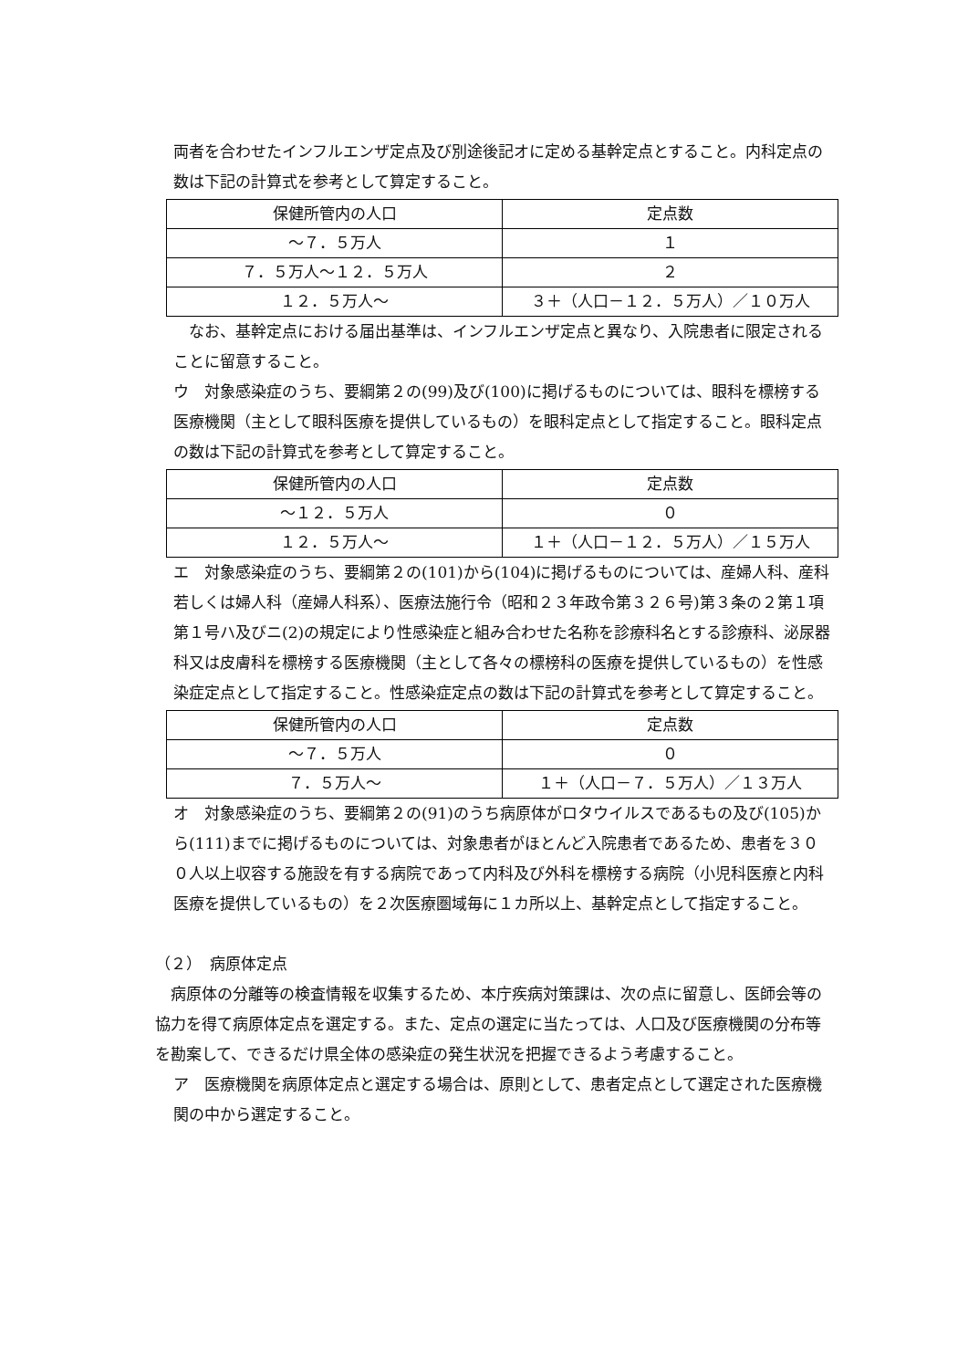両者を合わせたインフルエンザ定点及び別途後記オに定める基幹定点とすること。内科定点の数は下記の計算式を参考として算定すること。
| 保健所管内の人口 | 定点数 |
| ～７．５万人 | １ |
| ７．５万人～１２．５万人 | ２ |
| １２．５万人～ | ３＋（人口－１２．５万人）／１０万人 |
　なお、基幹定点における届出基準は、インフルエンザ定点と異なり、入院患者に限定されることに留意すること。
ウ　対象感染症のうち、要綱第２の(99)及び(100)に掲げるものについては、眼科を標榜する医療機関（主として眼科医療を提供しているもの）を眼科定点として指定すること。眼科定点の数は下記の計算式を参考として算定すること。
| 保健所管内の人口 | 定点数 |
| ～１２．５万人 | ０ |
| １２．５万人～ | １＋（人口－１２．５万人）／１５万人 |
エ　対象感染症のうち、要綱第２の(101)から(104)に掲げるものについては、産婦人科、産科若しくは婦人科（産婦人科系）、医療法施行令（昭和２３年政令第３２６号)第３条の２第１項第１号ハ及びニ(2)の規定により性感染症と組み合わせた名称を診療科名とする診療科、泌尿器科又は皮膚科を標榜する医療機関（主として各々の標榜科の医療を提供しているもの）を性感染症定点として指定すること。性感染症定点の数は下記の計算式を参考として算定すること。
| 保健所管内の人口 | 定点数 |
| ～７．５万人 | ０ |
| ７．５万人～ | １＋（人口－７．５万人）／１３万人 |
オ　対象感染症のうち、要綱第２の(91)のうち病原体がロタウイルスであるもの及び(105)から(111)までに掲げるものについては、対象患者がほとんど入院患者であるため、患者を３００人以上収容する施設を有する病院であって内科及び外科を標榜する病院（小児科医療と内科医療を提供しているもの）を２次医療圏域毎に１カ所以上、基幹定点として指定すること。
（２）　病原体定点
　病原体の分離等の検査情報を収集するため、本庁疾病対策課は、次の点に留意し、医師会等の協力を得て病原体定点を選定する。また、定点の選定に当たっては、人口及び医療機関の分布等を勘案して、できるだけ県全体の感染症の発生状況を把握できるよう考慮すること。
ア　医療機関を病原体定点と選定する場合は、原則として、患者定点として選定された医療機関の中から選定すること。